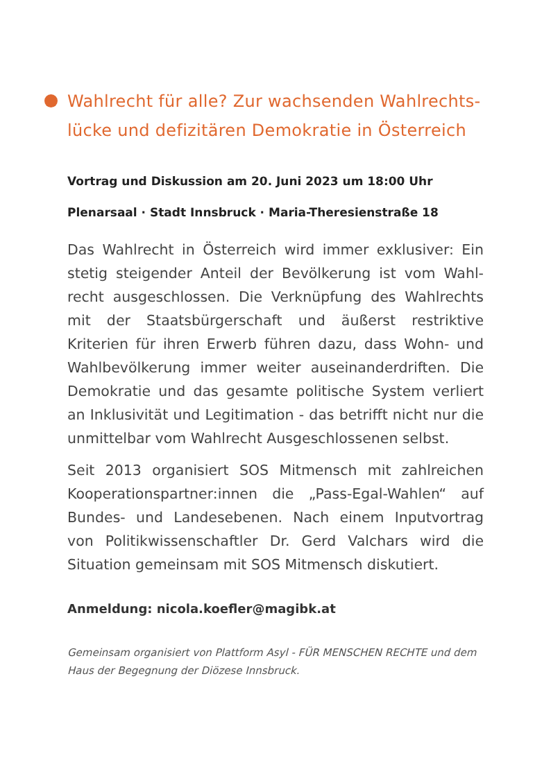Wahlrecht für alle? Zur wachsenden Wahlrechts-
lücke und defizitären Demokratie in Österreich
Vortrag und Diskussion am 20. Juni 2023 um 18:00 Uhr
Plenarsaal · Stadt Innsbruck · Maria-Theresienstraße 18
Das Wahlrecht in Österreich wird immer exklusiver: Ein stetig steigender Anteil der Bevölkerung ist vom Wahl-recht ausgeschlossen. Die Verknüpfung des Wahlrechts mit der Staatsbürgerschaft und äußerst restriktive Kriterien für ihren Erwerb führen dazu, dass Wohn- und Wahlbevölkerung immer weiter auseinanderdriften. Die Demokratie und das gesamte politische System verliert an Inklusivität und Legitimation - das betrifft nicht nur die unmittelbar vom Wahlrecht Ausgeschlossenen selbst.
Seit 2013 organisiert SOS Mitmensch mit zahlreichen Kooperationspartner:innen die „Pass-Egal-Wahlen“ auf Bundes- und Landesebenen. Nach einem Inputvortrag von Politikwissenschaftler Dr. Gerd Valchars wird die Situation gemeinsam mit SOS Mitmensch diskutiert.
Anmeldung: nicola.koefler@magibk.at
Gemeinsam organisiert von Plattform Asyl - FÜR MENSCHEN RECHTE und dem Haus der Begegnung der Diözese Innsbruck.